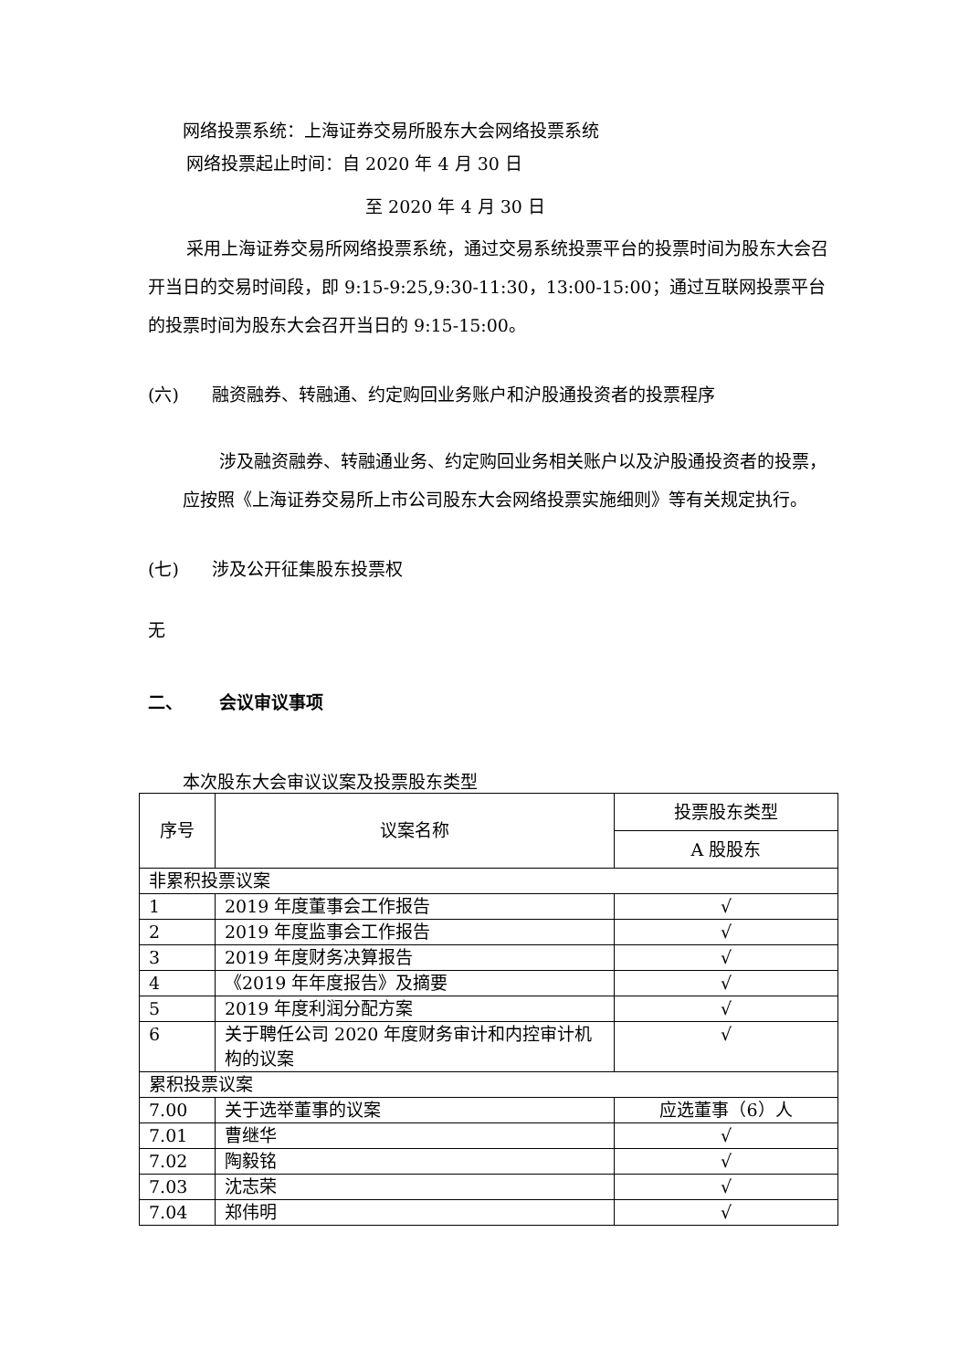网络投票系统：上海证券交易所股东大会网络投票系统
网络投票起止时间：自 2020 年 4 月 30 日
至 2020 年 4 月 30 日
采用上海证券交易所网络投票系统，通过交易系统投票平台的投票时间为股东大会召开当日的交易时间段，即 9:15-9:25,9:30-11:30，13:00-15:00；通过互联网投票平台的投票时间为股东大会召开当日的 9:15-15:00。
(六) 融资融券、转融通、约定购回业务账户和沪股通投资者的投票程序
涉及融资融券、转融通业务、约定购回业务相关账户以及沪股通投资者的投票，应按照《上海证券交易所上市公司股东大会网络投票实施细则》等有关规定执行。
(七) 涉及公开征集股东投票权
无
二、 会议审议事项
本次股东大会审议议案及投票股东类型
| 序号 | 议案名称 | 投票股东类型 |
| | | A 股股东 |
| 非累积投票议案 | | |
| 1 | 2019 年度董事会工作报告 | √ |
| 2 | 2019 年度监事会工作报告 | √ |
| 3 | 2019 年度财务决算报告 | √ |
| 4 | 《2019 年年度报告》及摘要 | √ |
| 5 | 2019 年度利润分配方案 | √ |
| 6 | 关于聘任公司 2020 年度财务审计和内控审计机构的议案 | √ |
| 累积投票议案 | | |
| 7.00 | 关于选举董事的议案 | 应选董事（6）人 |
| 7.01 | 曹继华 | √ |
| 7.02 | 陶毅铭 | √ |
| 7.03 | 沈志荣 | √ |
| 7.04 | 郑伟明 | √ |